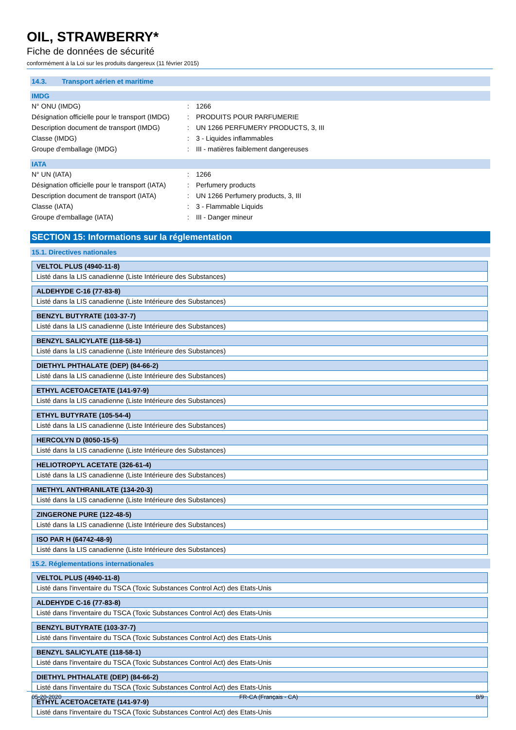OIL, STRAWBERRY*
Fiche de données de sécurité
conformément à la Loi sur les produits dangereux (11 février 2015)
14.3. Transport aérien et maritime
IMDG
| N° ONU (IMDG) | : | 1266 |
| Désignation officielle pour le transport (IMDG) | : | PRODUITS POUR PARFUMERIE |
| Description document de transport (IMDG) | : | UN 1266 PERFUMERY PRODUCTS, 3, III |
| Classe (IMDG) | : | 3 - Liquides inflammables |
| Groupe d'emballage (IMDG) | : | III - matières faiblement dangereuses |
IATA
| N° UN (IATA) | : | 1266 |
| Désignation officielle pour le transport (IATA) | : | Perfumery products |
| Description document de transport (IATA) | : | UN 1266 Perfumery products, 3, III |
| Classe (IATA) | : | 3 - Flammable Liquids |
| Groupe d'emballage (IATA) | : | III - Danger mineur |
SECTION 15: Informations sur la réglementation
15.1. Directives nationales
| VELTOL PLUS (4940-11-8) |
| --- |
| Listé dans la LIS canadienne (Liste Intérieure des Substances) |
| ALDEHYDE C-16 (77-83-8) |
| --- |
| Listé dans la LIS canadienne (Liste Intérieure des Substances) |
| BENZYL BUTYRATE (103-37-7) |
| --- |
| Listé dans la LIS canadienne (Liste Intérieure des Substances) |
| BENZYL SALICYLATE (118-58-1) |
| --- |
| Listé dans la LIS canadienne (Liste Intérieure des Substances) |
| DIETHYL PHTHALATE (DEP) (84-66-2) |
| --- |
| Listé dans la LIS canadienne (Liste Intérieure des Substances) |
| ETHYL ACETOACETATE (141-97-9) |
| --- |
| Listé dans la LIS canadienne (Liste Intérieure des Substances) |
| ETHYL BUTYRATE (105-54-4) |
| --- |
| Listé dans la LIS canadienne (Liste Intérieure des Substances) |
| HERCOLYN D (8050-15-5) |
| --- |
| Listé dans la LIS canadienne (Liste Intérieure des Substances) |
| HELIOTROPYL ACETATE (326-61-4) |
| --- |
| Listé dans la LIS canadienne (Liste Intérieure des Substances) |
| METHYL ANTHRANILATE (134-20-3) |
| --- |
| Listé dans la LIS canadienne (Liste Intérieure des Substances) |
| ZINGERONE PURE (122-48-5) |
| --- |
| Listé dans la LIS canadienne (Liste Intérieure des Substances) |
| ISO PAR H (64742-48-9) |
| --- |
| Listé dans la LIS canadienne (Liste Intérieure des Substances) |
15.2. Réglementations internationales
| VELTOL PLUS (4940-11-8) |
| --- |
| Listé dans l'inventaire du TSCA (Toxic Substances Control Act) des Etats-Unis |
| ALDEHYDE C-16 (77-83-8) |
| --- |
| Listé dans l'inventaire du TSCA (Toxic Substances Control Act) des Etats-Unis |
| BENZYL BUTYRATE (103-37-7) |
| --- |
| Listé dans l'inventaire du TSCA (Toxic Substances Control Act) des Etats-Unis |
| BENZYL SALICYLATE (118-58-1) |
| --- |
| Listé dans l'inventaire du TSCA (Toxic Substances Control Act) des Etats-Unis |
| DIETHYL PHTHALATE (DEP) (84-66-2) |
| --- |
| Listé dans l'inventaire du TSCA (Toxic Substances Control Act) des Etats-Unis |
| ETHYL ACETOACETATE (141-97-9) |
| --- |
| Listé dans l'inventaire du TSCA (Toxic Substances Control Act) des Etats-Unis |
05-20-2020 FR-CA (Français - CA) 8/9